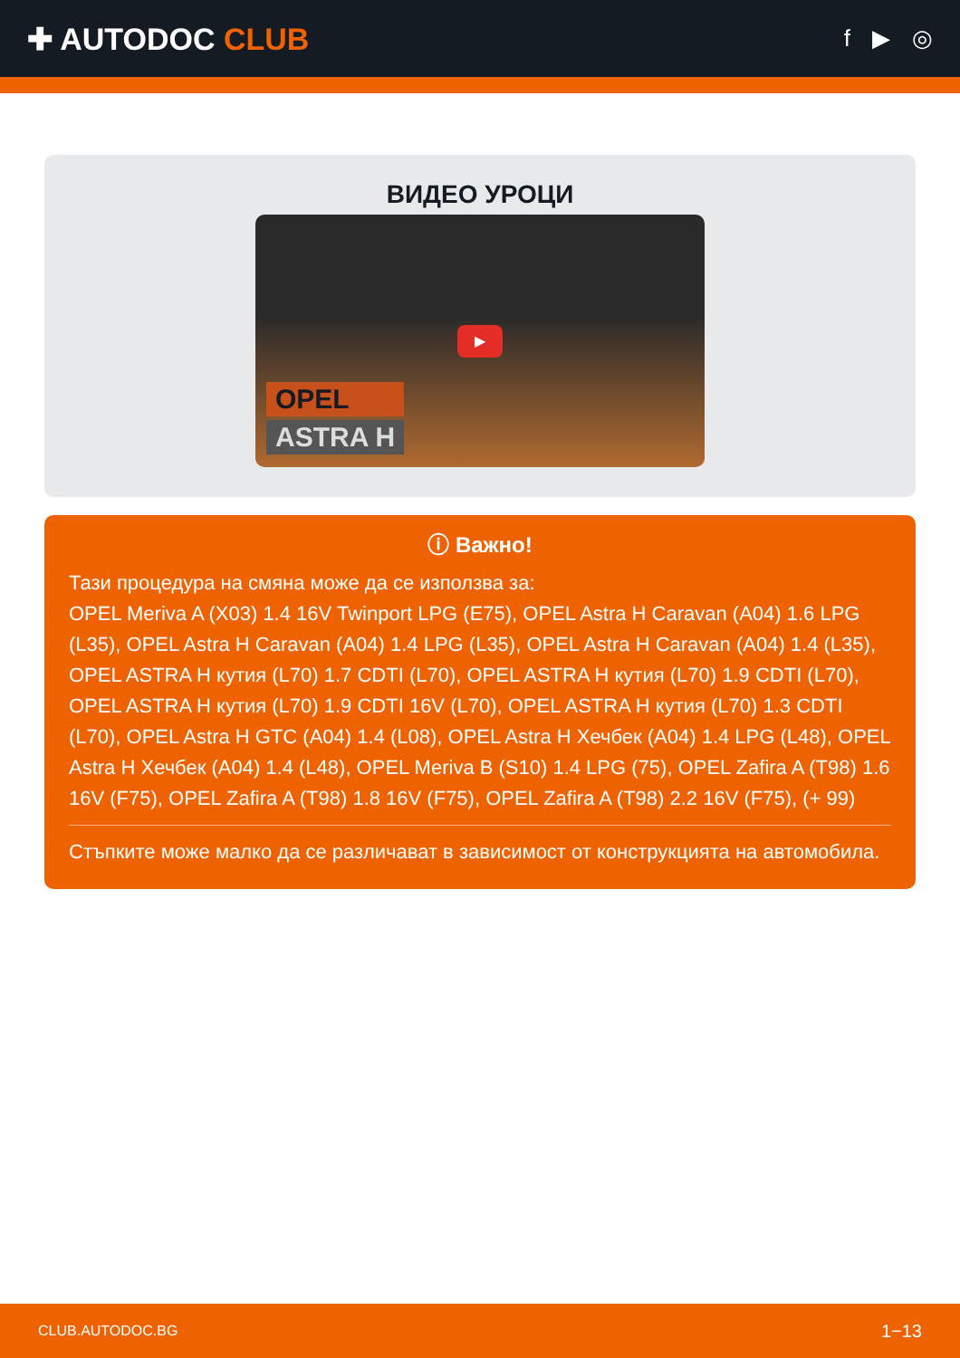✚ AUTODOC CLUB
f ▶ ◎
ВИДЕО УРОЦИ
▶
OPEL
ASTRA H
ⓘ Важно!
Тази процедура на смяна може да се използва за:
OPEL Meriva A (X03) 1.4 16V Twinport LPG (E75), OPEL Astra H Caravan (A04) 1.6 LPG (L35), OPEL Astra H Caravan (A04) 1.4 LPG (L35), OPEL Astra H Caravan (A04) 1.4 (L35), OPEL ASTRA H кутия (L70) 1.7 CDTI (L70), OPEL ASTRA H кутия (L70) 1.9 CDTI (L70), OPEL ASTRA H кутия (L70) 1.9 CDTI 16V (L70), OPEL ASTRA H кутия (L70) 1.3 CDTI (L70), OPEL Astra H GTC (A04) 1.4 (L08), OPEL Astra H Хечбек (A04) 1.4 LPG (L48), OPEL Astra H Хечбек (A04) 1.4 (L48), OPEL Meriva B (S10) 1.4 LPG (75), OPEL Zafira A (T98) 1.6 16V (F75), OPEL Zafira A (T98) 1.8 16V (F75), OPEL Zafira A (T98) 2.2 16V (F75), (+ 99)
Стъпките може малко да се различават в зависимост от конструкцията на автомобила.
CLUB.AUTODOC.BG 1−13